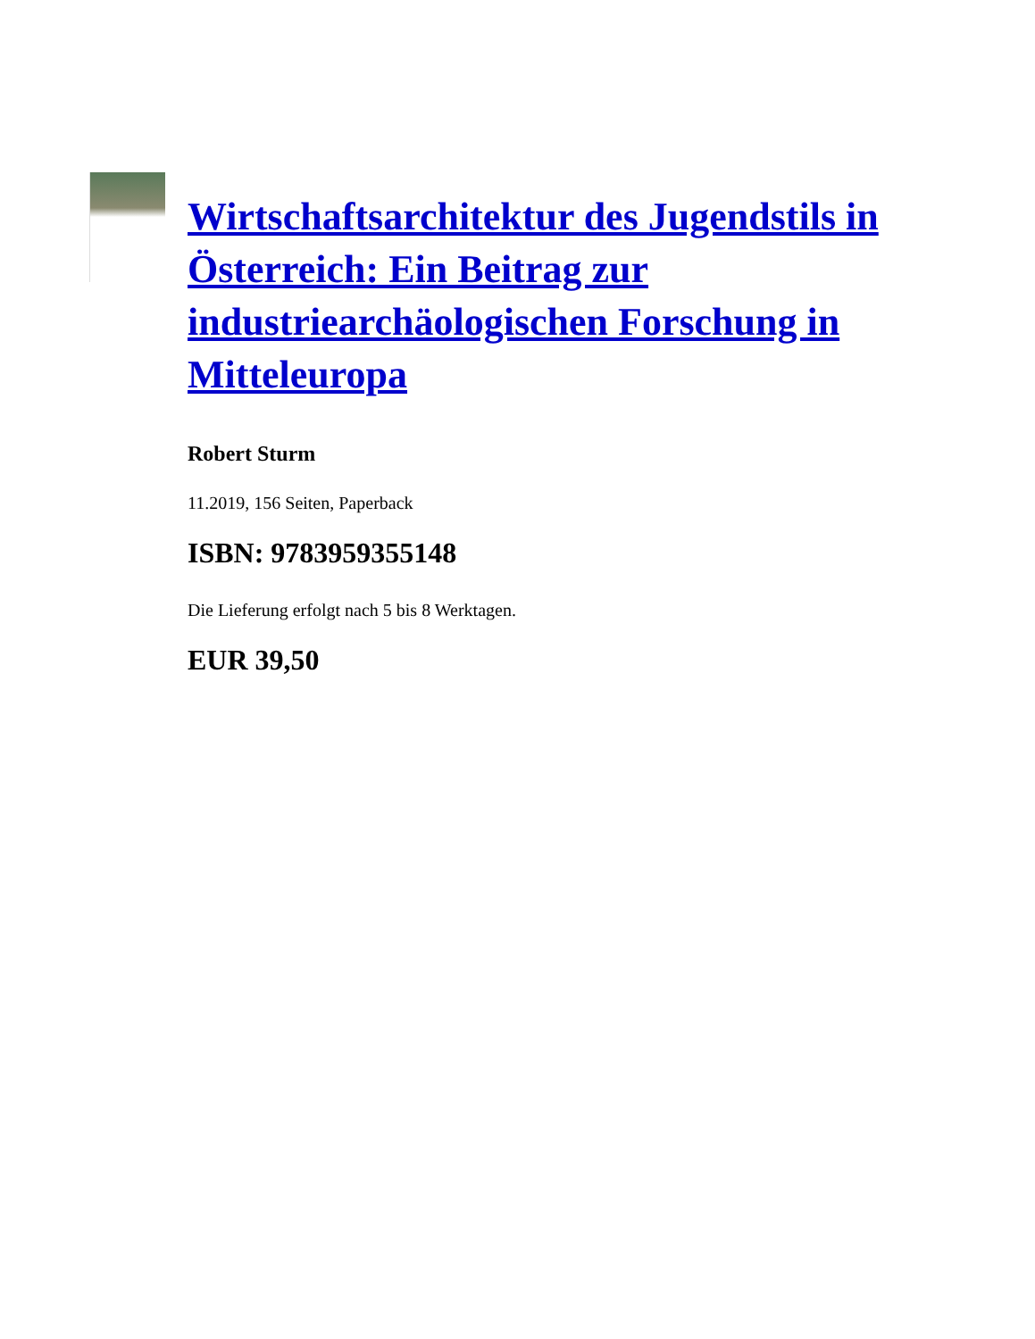Wirtschaftsarchitektur des Jugendstils in Österreich: Ein Beitrag zur industriearchäologischen Forschung in Mitteleuropa
Robert Sturm
11.2019, 156 Seiten, Paperback
ISBN: 9783959355148
Die Lieferung erfolgt nach 5 bis 8 Werktagen.
EUR 39,50